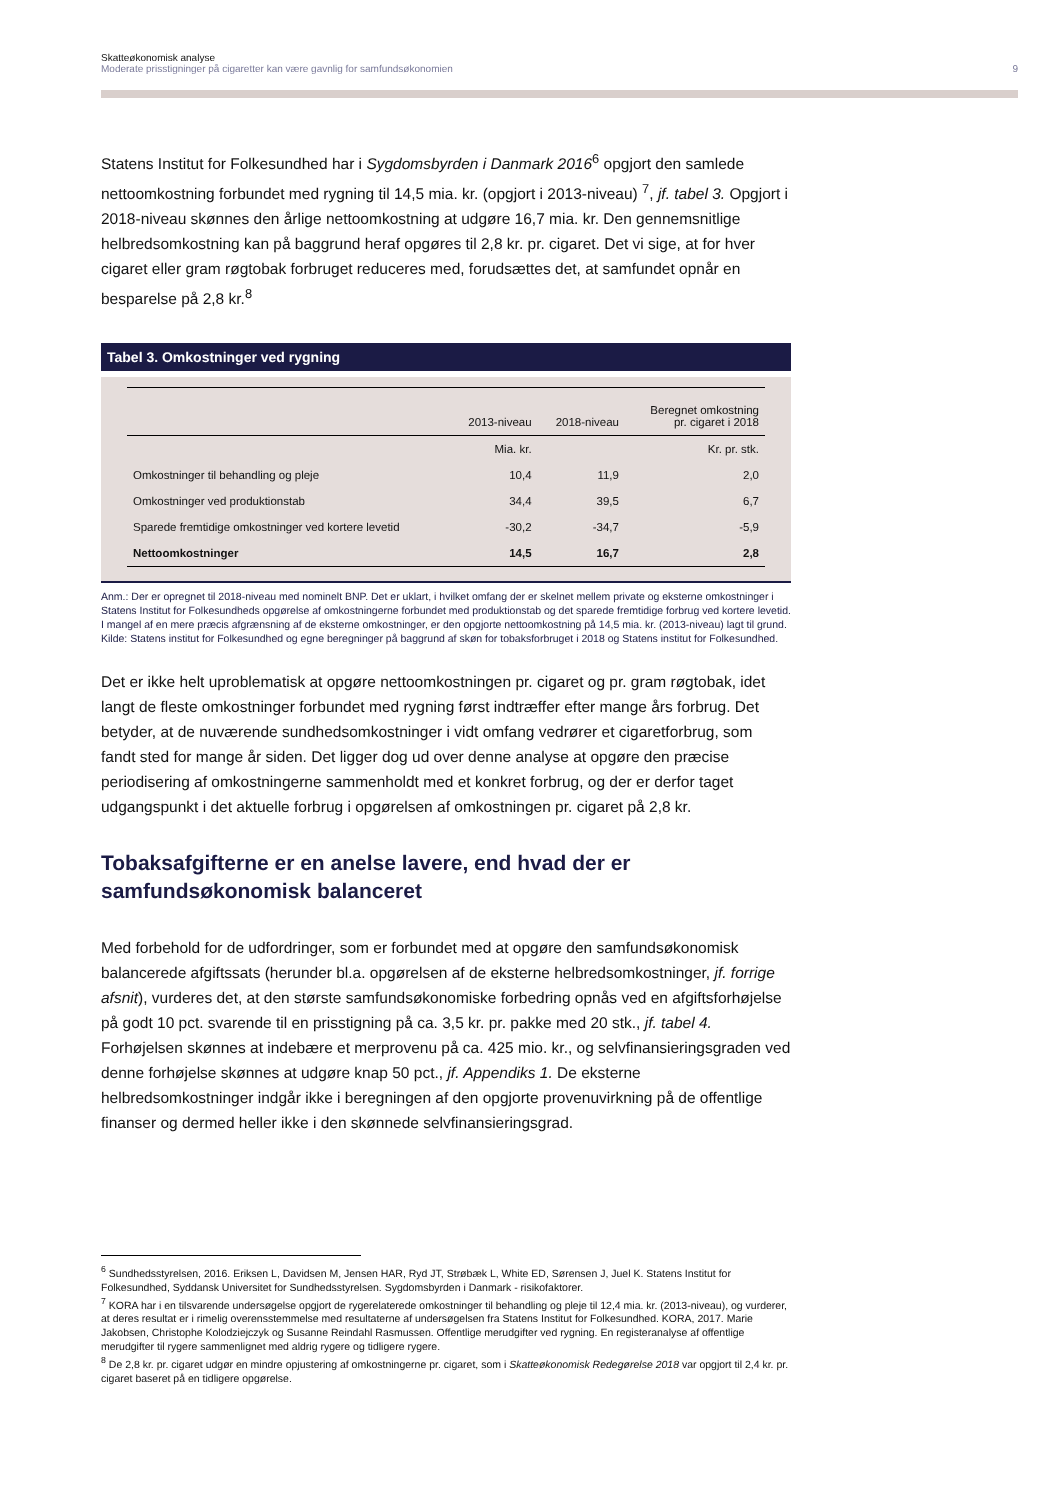Skatteøkonomisk analyse
Moderate prisstigninger på cigaretter kan være gavnlig for samfundsøkonomien 9
Statens Institut for Folkesundhed har i Sygdomsbyrden i Danmark 2016<sup>6</sup> opgjort den samlede nettoomkostning forbundet med rygning til 14,5 mia. kr. (opgjort i 2013-niveau) <sup>7</sup>, jf. tabel 3. Opgjort i 2018-niveau skønnes den årlige nettoomkostning at udgøre 16,7 mia. kr. Den gennemsnitlige helbredsomkostning kan på baggrund heraf opgøres til 2,8 kr. pr. cigaret. Det vi sige, at for hver cigaret eller gram røgtobak forbruget reduceres med, forudsættes det, at samfundet opnår en besparelse på 2,8 kr.<sup>8</sup>
Tabel 3. Omkostninger ved rygning
| | 2013-niveau | 2018-niveau | Beregnet omkostning pr. cigaret i 2018 |
| --- | --- | --- | --- |
| | Mia. kr. | | Kr. pr. stk. |
| Omkostninger til behandling og pleje | 10,4 | 11,9 | 2,0 |
| Omkostninger ved produktionstab | 34,4 | 39,5 | 6,7 |
| Sparede fremtidige omkostninger ved kortere levetid | -30,2 | -34,7 | -5,9 |
| Nettoomkostninger | 14,5 | 16,7 | 2,8 |
Anm.: Der er opregnet til 2018-niveau med nominelt BNP. Det er uklart, i hvilket omfang der er skelnet mellem private og eksterne omkostninger i Statens Institut for Folkesundheds opgørelse af omkostningerne forbundet med produktionstab og det sparede fremtidige forbrug ved kortere levetid. I mangel af en mere præcis afgrænsning af de eksterne omkostninger, er den opgjorte nettoomkostning på 14,5 mia. kr. (2013-niveau) lagt til grund.
Kilde: Statens institut for Folkesundhed og egne beregninger på baggrund af skøn for tobaksforbruget i 2018 og Statens institut for Folkesundhed.
Det er ikke helt uproblematisk at opgøre nettoomkostningen pr. cigaret og pr. gram røgtobak, idet langt de fleste omkostninger forbundet med rygning først indtræffer efter mange års forbrug. Det betyder, at de nuværende sundhedsomkostninger i vidt omfang vedrører et cigaretforbrug, som fandt sted for mange år siden. Det ligger dog ud over denne analyse at opgøre den præcise periodisering af omkostningerne sammenholdt med et konkret forbrug, og der er derfor taget udgangspunkt i det aktuelle forbrug i opgørelsen af omkostningen pr. cigaret på 2,8 kr.
Tobaksafgifterne er en anelse lavere, end hvad der er samfundsøkonomisk balanceret
Med forbehold for de udfordringer, som er forbundet med at opgøre den samfundsøkonomisk balancerede afgiftssats (herunder bl.a. opgørelsen af de eksterne helbredsomkostninger, jf. forrige afsnit), vurderes det, at den største samfundsøkonomiske forbedring opnås ved en afgiftsforhøjelse på godt 10 pct. svarende til en prisstigning på ca. 3,5 kr. pr. pakke med 20 stk., jf. tabel 4. Forhøjelsen skønnes at indebære et merprovenu på ca. 425 mio. kr., og selvfinansieringsgraden ved denne forhøjelse skønnes at udgøre knap 50 pct., jf. Appendiks 1. De eksterne helbredsomkostninger indgår ikke i beregningen af den opgjorte provenuvirkning på de offentlige finanser og dermed heller ikke i den skønnede selvfinansieringsgrad.
<sup>6</sup> Sundhedsstyrelsen, 2016. Eriksen L, Davidsen M, Jensen HAR, Ryd JT, Strøbæk L, White ED, Sørensen J, Juel K. Statens Institut for Folkesundhed, Syddansk Universitet for Sundhedsstyrelsen. Sygdomsbyrden i Danmark - risikofaktorer.
<sup>7</sup> KORA har i en tilsvarende undersøgelse opgjort de rygerelaterede omkostninger til behandling og pleje til 12,4 mia. kr. (2013-niveau), og vurderer, at deres resultat er i rimelig overensstemmelse med resultaterne af undersøgelsen fra Statens Institut for Folkesundhed. KORA, 2017. Marie Jakobsen, Christophe Kolodziejczyk og Susanne Reindahl Rasmussen. Offentlige merudgifter ved rygning. En registeranalyse af offentlige merudgifter til rygere sammenlignet med aldrig rygere og tidligere rygere.
<sup>8</sup> De 2,8 kr. pr. cigaret udgør en mindre opjustering af omkostningerne pr. cigaret, som i Skatteøkonomisk Redegørelse 2018 var opgjort til 2,4 kr. pr. cigaret baseret på en tidligere opgørelse.